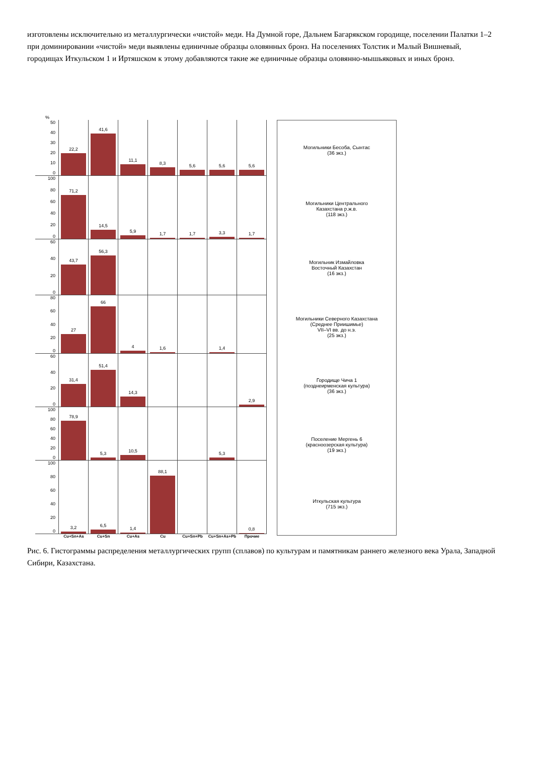изготовлены исключительно из металлургически «чистой» меди. На Думной горе, Дальнем Багарякском городище, поселении Палатки 1–2 при доминировании «чистой» меди выявлены единичные образцы оловянных бронз. На поселениях Толстик и Малый Вишневый, городищах Иткульском 1 и Иртяшском к этому добавляются такие же единичные образцы оловянно-мышьяковых и иных бронз.
%
50
40
30
20
10
0
22,2 41,6 11,1 8,3 5,6 5,6 5,6
100
80
60
40
20
0
71,2 14,5 5,9 1,7 1,7 3,3 1,7
60
40
20
0
43,7 56,3
80
60
40
20
0
27 66 4 1,6 1,4
60
40
20
0
31,4 51,4 14,3 2,9
100
80
60
40
20
0
78,9 5,3 10,5 5,3
100
80
60
40
20
0
3,2 6,5 1,4 88,1 0,8
Cu+Sn+As Cu+Sn Cu+As Cu Cu+Sn+Pb Cu+Sn+As+Pb Прочие
Могильники Бесоба, Сынтас
(36 экз.)
Могильники Центрального
Казахстана р.ж.в.
(118 экз.)
Могильник Измайловка
Восточный Казахстан
(16 экз.)
Могильники Северного Казахстана
(Среднее Приишимье)
VII–VI вв. до н.э.
(25 экз.)
Городище Чича 1
(позднеирменская культура)
(36 экз.)
Поселение Мергень 6
(красноозерская культура)
(19 экз.)
Иткульская культура
(715 экз.)
Рис. 6. Гистограммы распределения металлургических групп (сплавов) по культурам и памятникам раннего железного века Урала, Западной Сибири, Казахстана.